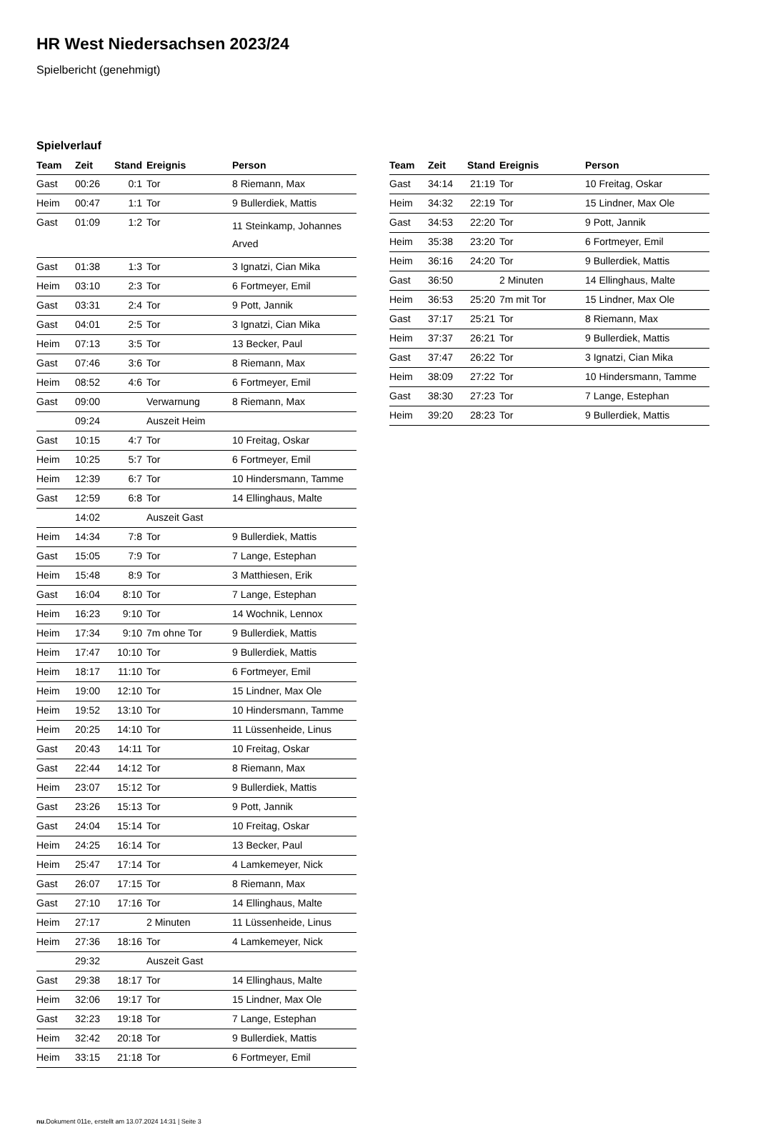HR West Niedersachsen 2023/24
Spielbericht (genehmigt)
Spielverlauf
| Team | Zeit | Stand | Ereignis | Person |
| --- | --- | --- | --- | --- |
| Gast | 00:26 | 0:1 | Tor | 8 Riemann, Max |
| Heim | 00:47 | 1:1 | Tor | 9 Bullerdiek, Mattis |
| Gast | 01:09 | 1:2 | Tor | 11 Steinkamp, Johannes Arved |
| Gast | 01:38 | 1:3 | Tor | 3 Ignatzi, Cian Mika |
| Heim | 03:10 | 2:3 | Tor | 6 Fortmeyer, Emil |
| Gast | 03:31 | 2:4 | Tor | 9 Pott, Jannik |
| Gast | 04:01 | 2:5 | Tor | 3 Ignatzi, Cian Mika |
| Heim | 07:13 | 3:5 | Tor | 13 Becker, Paul |
| Gast | 07:46 | 3:6 | Tor | 8 Riemann, Max |
| Heim | 08:52 | 4:6 | Tor | 6 Fortmeyer, Emil |
| Gast | 09:00 | | Verwarnung | 8 Riemann, Max |
| | 09:24 | | Auszeit Heim | |
| Gast | 10:15 | 4:7 | Tor | 10 Freitag, Oskar |
| Heim | 10:25 | 5:7 | Tor | 6 Fortmeyer, Emil |
| Heim | 12:39 | 6:7 | Tor | 10 Hindersmann, Tamme |
| Gast | 12:59 | 6:8 | Tor | 14 Ellinghaus, Malte |
| | 14:02 | | Auszeit Gast | |
| Heim | 14:34 | 7:8 | Tor | 9 Bullerdiek, Mattis |
| Gast | 15:05 | 7:9 | Tor | 7 Lange, Estephan |
| Heim | 15:48 | 8:9 | Tor | 3 Matthiesen, Erik |
| Gast | 16:04 | 8:10 | Tor | 7 Lange, Estephan |
| Heim | 16:23 | 9:10 | Tor | 14 Wochnik, Lennox |
| Heim | 17:34 | 9:10 | 7m ohne Tor | 9 Bullerdiek, Mattis |
| Heim | 17:47 | 10:10 | Tor | 9 Bullerdiek, Mattis |
| Heim | 18:17 | 11:10 | Tor | 6 Fortmeyer, Emil |
| Heim | 19:00 | 12:10 | Tor | 15 Lindner, Max Ole |
| Heim | 19:52 | 13:10 | Tor | 10 Hindersmann, Tamme |
| Heim | 20:25 | 14:10 | Tor | 11 Lüssenheide, Linus |
| Gast | 20:43 | 14:11 | Tor | 10 Freitag, Oskar |
| Gast | 22:44 | 14:12 | Tor | 8 Riemann, Max |
| Heim | 23:07 | 15:12 | Tor | 9 Bullerdiek, Mattis |
| Gast | 23:26 | 15:13 | Tor | 9 Pott, Jannik |
| Gast | 24:04 | 15:14 | Tor | 10 Freitag, Oskar |
| Heim | 24:25 | 16:14 | Tor | 13 Becker, Paul |
| Heim | 25:47 | 17:14 | Tor | 4 Lamkemeyer, Nick |
| Gast | 26:07 | 17:15 | Tor | 8 Riemann, Max |
| Gast | 27:10 | 17:16 | Tor | 14 Ellinghaus, Malte |
| Heim | 27:17 | | 2 Minuten | 11 Lüssenheide, Linus |
| Heim | 27:36 | 18:16 | Tor | 4 Lamkemeyer, Nick |
| | 29:32 | | Auszeit Gast | |
| Gast | 29:38 | 18:17 | Tor | 14 Ellinghaus, Malte |
| Heim | 32:06 | 19:17 | Tor | 15 Lindner, Max Ole |
| Gast | 32:23 | 19:18 | Tor | 7 Lange, Estephan |
| Heim | 32:42 | 20:18 | Tor | 9 Bullerdiek, Mattis |
| Heim | 33:15 | 21:18 | Tor | 6 Fortmeyer, Emil |
| Team | Zeit | Stand | Ereignis | Person |
| --- | --- | --- | --- | --- |
| Gast | 34:14 | 21:19 | Tor | 10 Freitag, Oskar |
| Heim | 34:32 | 22:19 | Tor | 15 Lindner, Max Ole |
| Gast | 34:53 | 22:20 | Tor | 9 Pott, Jannik |
| Heim | 35:38 | 23:20 | Tor | 6 Fortmeyer, Emil |
| Heim | 36:16 | 24:20 | Tor | 9 Bullerdiek, Mattis |
| Gast | 36:50 | | 2 Minuten | 14 Ellinghaus, Malte |
| Heim | 36:53 | 25:20 | 7m mit Tor | 15 Lindner, Max Ole |
| Gast | 37:17 | 25:21 | Tor | 8 Riemann, Max |
| Heim | 37:37 | 26:21 | Tor | 9 Bullerdiek, Mattis |
| Gast | 37:47 | 26:22 | Tor | 3 Ignatzi, Cian Mika |
| Heim | 38:09 | 27:22 | Tor | 10 Hindersmann, Tamme |
| Gast | 38:30 | 27:23 | Tor | 7 Lange, Estephan |
| Heim | 39:20 | 28:23 | Tor | 9 Bullerdiek, Mattis |
nu.Dokument 011e, erstellt am 13.07.2024 14:31 | Seite 3